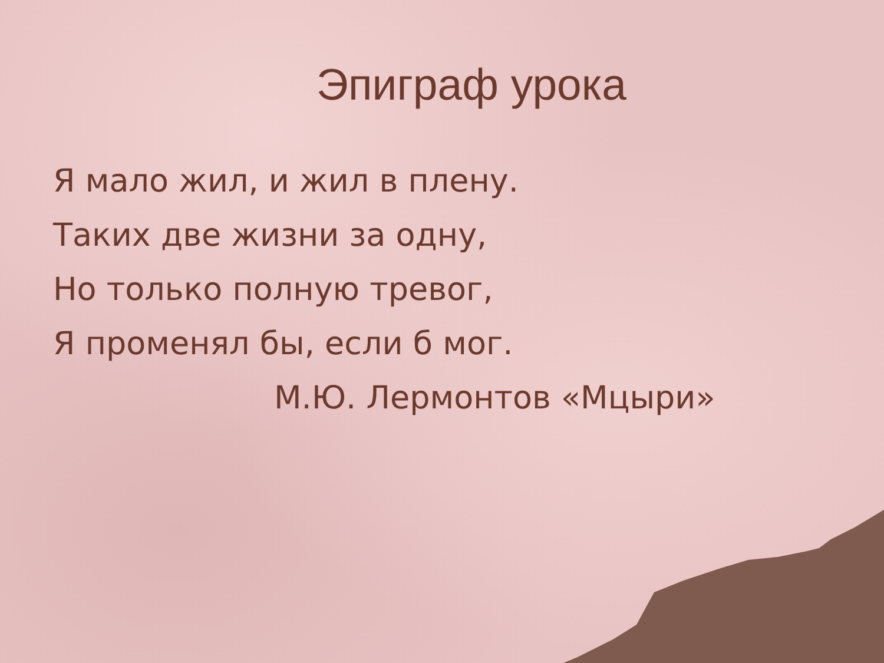Эпиграф урока
Я мало жил, и жил в плену.
Таких две жизни за одну,
Но только полную тревог,
Я променял бы, если б мог.
М.Ю. Лермонтов «Мцыри»